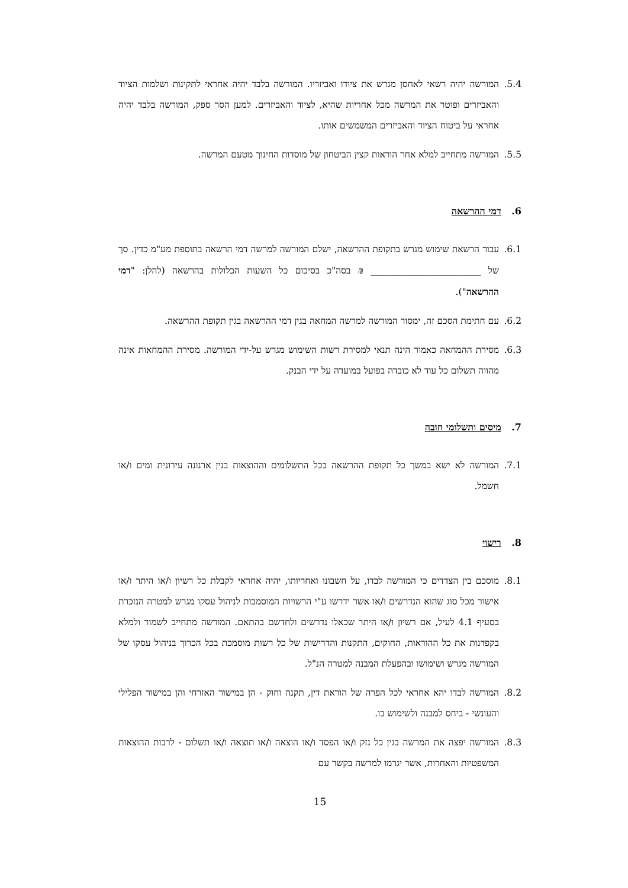5.4. המורשה יהיה רשאי לאחסן מגרש את ציודו ואביזריו. המורשה בלבד יהיה אחראי לתקינות ושלמות הציוד והאביזרים ופוטר את המרשה מכל אחריות שהיא, לציוד והאביזרים. למען הסר ספק, המורשה בלבד יהיה אחראי על ביטוח הציוד והאביזרים המשמשים אותו.
5.5. המורשה מתחייב למלא אחר הוראות קצין הביטחון של מוסדות החינוך מטעם המרשה.
6. דמי ההרשאה
6.1. עבור הרשאת שימוש מגרש בתקופת ההרשאה, ישלם המורשה למרשה דמי הרשאה בתוספת מע"מ כדין. סך של ________________________ ₪ בסה"כ בסיכום כל השעות הכלולות בהרשאה (להלן: "דמי ההרשאה").
6.2. עם חתימת הסכם זה, ימסור המורשה למרשה המחאה בגין דמי ההרשאה בגין תקופת ההרשאה.
6.3. מסירת ההמחאה כאמור הינה תנאי למסירת רשות השימוש מגרש על-ידי המורשה. מסירת ההמחאות אינה מהווה תשלום כל עוד לא כובדה בפועל במועדה על ידי הבנק.
7. מיסים ותשלומי חובה
7.1. המורשה לא ישא במשך כל תקופת ההרשאה בכל התשלומים וההוצאות בגין ארנונה עירונית ומים ו/או חשמל.
8. רישוי
8.1. מוסכם בין הצדדים כי המורשה לבדו, על חשבונו ואחריותו, יהיה אחראי לקבלת כל רשיון ו/או היתר ו/או אישור מכל סוג שהוא הנדרשים ו/או אשר ידרשו ע"י הרשויות המוסמכות לניהול עסקו מגרש למטרה הנזכרת בסעיף 4.1 לעיל, אם רשיון ו/או היתר שכאלו נדרשים ולחדשם בהתאם. המורשה מתחייב לשמור ולמלא בקפדנות את כל ההוראות, החוקים, התקנות והדרישות של כל רשות מוסמכת בכל הכרוך בניהול עסקו של המורשה מגרש ושימושו ובהפעלת המבנה למטרה הנ"ל.
8.2. המורשה לבדו יהא אחראי לכל הפרה של הוראת דין, תקנה וחוק - הן במישור האזרחי והן במישור הפלילי והעונשי - ביחס למבנה ולשימוש בו.
8.3. המורשה יפצה את המרשה בגין כל נזק ו/או הפסד ו/או הוצאה ו/או תוצאה ו/או תשלום - לרבות ההוצאות המשפטיות והאחרות, אשר יגרמו למרשה בקשר עם
15